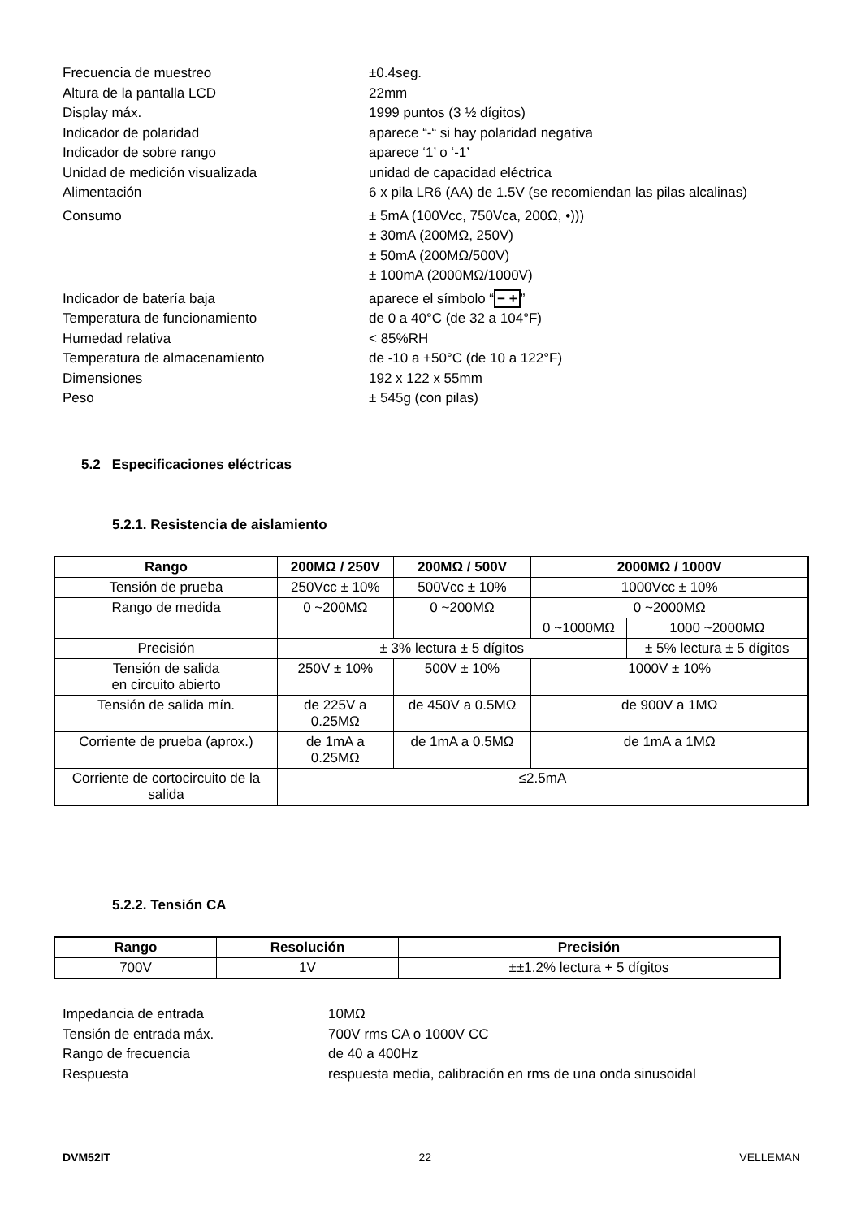Frecuencia de muestreo ±0.4seg.
Altura de la pantalla LCD 22mm
Display máx. 1999 puntos (3 ½ dígitos)
Indicador de polaridad aparece “-“ si hay polaridad negativa
Indicador de sobre rango aparece ‘1’ o ‘-1’
Unidad de medición visualizada unidad de capacidad eléctrica
Alimentación 6 x pila LR6 (AA) de 1.5V (se recomiendan las pilas alcalinas)
Consumo ± 5mA (100Vcc, 750Vca, 200Ω, •)))
± 30mA (200MΩ, 250V)
± 50mA (200MΩ/500V)
± 100mA (2000MΩ/1000V)
Indicador de batería baja aparece el símbolo “− +”
Temperatura de funcionamiento de 0 a 40°C (de 32 a 104°F)
Humedad relativa < 85%RH
Temperatura de almacenamiento de -10 a +50°C (de 10 a 122°F)
Dimensiones 192 x 122 x 55mm
Peso ± 545g (con pilas)
5.2 Especificaciones eléctricas
5.2.1. Resistencia de aislamiento
| Rango | 200MΩ / 250V | 200MΩ / 500V | 2000MΩ / 1000V | |
| --- | --- | --- | --- | --- |
| Tensión de prueba | 250Vcc ± 10% | 500Vcc ± 10% | 1000Vcc ± 10% | |
| Rango de medida | 0 ~200MΩ | 0 ~200MΩ | 0 ~2000MΩ | |
| | | | 0 ~1000MΩ | 1000 ~2000MΩ |
| Precisión | ± 3% lectura ± 5 dígitos | | | ± 5% lectura ± 5 dígitos |
| Tensión de salida en circuito abierto | 250V ± 10% | 500V ± 10% | 1000V ± 10% | |
| Tensión de salida mín. | de 225V a 0.25MΩ | de 450V a 0.5MΩ | de 900V a 1MΩ | |
| Corriente de prueba (aprox.) | de 1mA a 0.25MΩ | de 1mA a 0.5MΩ | de 1mA a 1MΩ | |
| Corriente de cortocircuito de la salida | ≤2.5mA | | | |
5.2.2. Tensión CA
| Rango | Resolución | Precisión |
| --- | --- | --- |
| 700V | 1V | ±±1.2% lectura + 5 dígitos |
Impedancia de entrada 10MΩ
Tensión de entrada máx. 700V rms CA o 1000V CC
Rango de frecuencia de 40 a 400Hz
Respuesta respuesta media, calibración en rms de una onda sinusoidal
DVM52IT 22 VELLEMAN